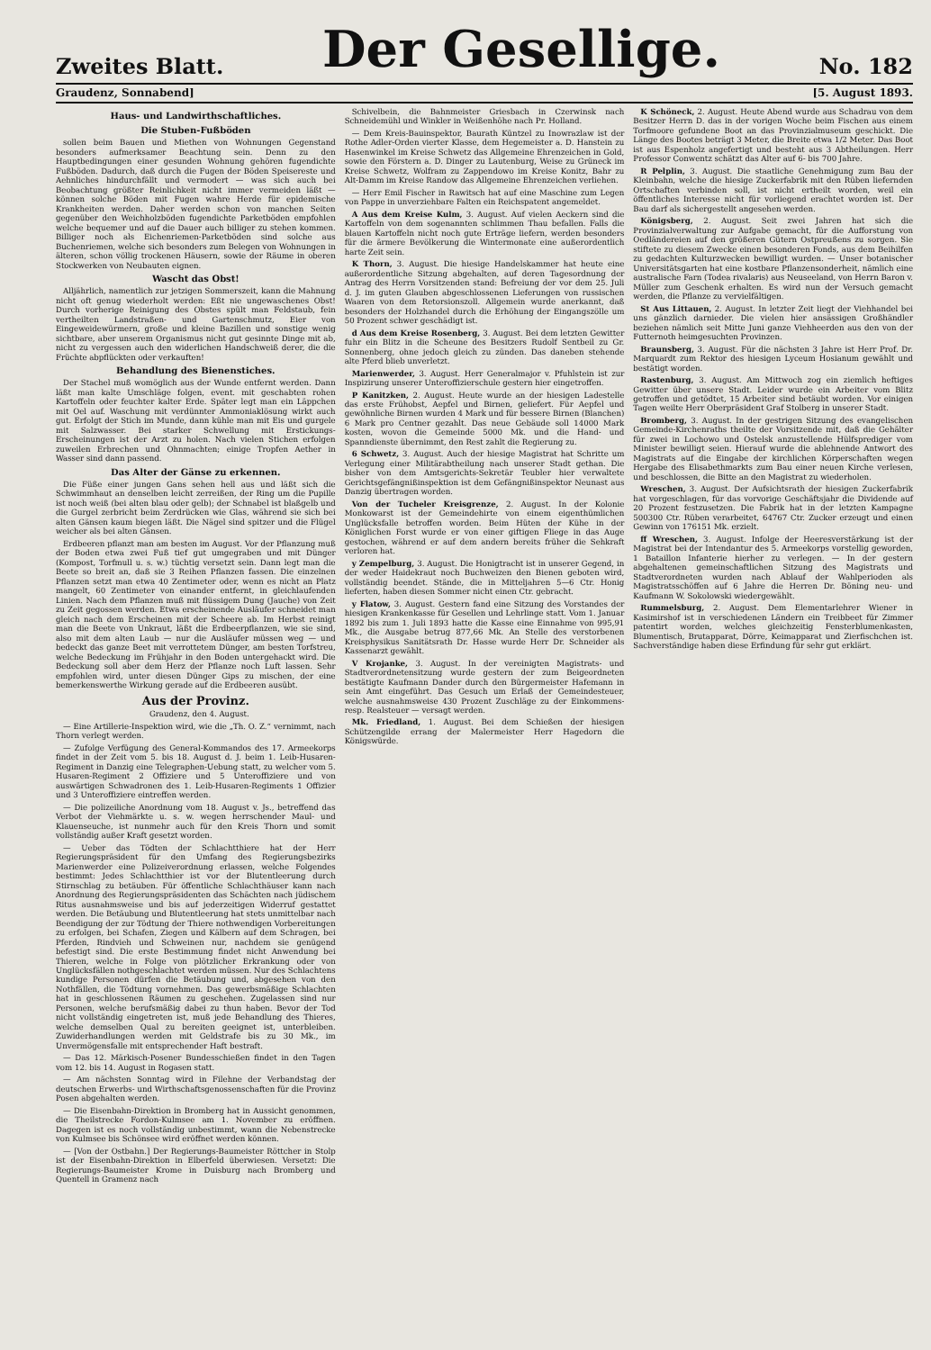Zweites Blatt. Der Gesellige. No. 182
Graudenz, Sonnabend] [5. August 1893.
Haus- und Landwirthschaftliches.
Die Stuben-Fußböden
sollen beim Bauen und Miethen von Wohnungen Gegenstand besonders aufmerksamer Beachtung sein. Denn zu den Hauptbedingungen einer gesunden Wohnung gehören fugendichte Fußböden. Dadurch, daß durch die Fugen der Böden Speisereste und Aehnliches hindurchfällt und vermodert — was sich auch bei Beobachtung größter Reinlichkeit nicht immer vermeiden läßt — können solche Böden mit Fugen wahre Herde für epidemische Krankheiten werden. Daher werden schon von manchen Seiten gegenüber den Weichholzböden fugendichte Parketböden empfohlen welche bequemer und auf die Dauer auch billiger zu stehen kommen. Billiger noch als Eichenriemen-Parketböden sind solche aus Buchenriemen, welche sich besonders zum Belegen von Wohnungen in älteren, schon völlig trockenen Häusern, sowie der Räume in oberen Stockwerken von Neubauten eignen.
Wascht das Obst!
Alljährlich, namentlich zur jetzigen Sommerszeit, kann die Mahnung nicht oft genug wiederholt werden: Eßt nie ungewaschenes Obst! Durch vorherige Reinigung des Obstes spült man Feldstaub, fein vertheilten Landstraßen- und Gartenschmutz, Eier von Eingeweidewürmern, große und kleine Bazillen und sonstige wenig sichtbare, aber unserem Organismus nicht gut gesinnte Dinge mit ab, nicht zu vergessen auch den widerlichen Handschweiß derer, die die Früchte abpflückten oder verkauften!
Behandlung des Bienenstiches.
Der Stachel muß womöglich aus der Wunde entfernt werden. Dann läßt man kalte Umschläge folgen, event. mit geschabten rohen Kartoffeln oder feuchter kalter Erde. Später legt man ein Läppchen mit Oel auf. Waschung mit verdünnter Ammoniaklösung wirkt auch gut. Erfolgt der Stich im Munde, dann kühle man mit Eis und gurgele mit Salzwasser. Bei starker Schwellung mit Erstickungs-Erscheinungen ist der Arzt zu holen. Nach vielen Stichen erfolgen zuweilen Erbrechen und Ohnmachten; einige Tropfen Aether in Wasser sind dann passend.
Das Alter der Gänse zu erkennen.
Die Füße einer jungen Gans sehen hell aus und läßt sich die Schwimmhaut an denselben leicht zerreißen, der Ring um die Pupille ist noch weiß (bei alten blau oder gelb); der Schnabel ist blaßgelb und die Gurgel zerbricht beim Zerdrücken wie Glas, während sie sich bei alten Gänsen kaum biegen läßt. Die Nägel sind spitzer und die Flügel weicher als bei alten Gänsen.
Erdbeeren pflanzt man am besten im August. Vor der Pflanzung muß der Boden etwa zwei Fuß tief gut umgegraben und mit Dünger (Kompost, Torfmull u. s. w.) tüchtig versetzt sein. Dann legt man die Beete so breit an, daß sie 3 Reihen Pflanzen fassen. Die einzelnen Pflanzen setzt man etwa 40 Zentimeter oder, wenn es nicht an Platz mangelt, 60 Zentimeter von einander entfernt, in gleichlaufenden Linien. Nach dem Pflanzen muß mit flüssigem Dung (Jauche) von Zeit zu Zeit gegossen werden. Etwa erscheinende Ausläufer schneidet man gleich nach dem Erscheinen mit der Scheere ab. Im Herbst reinigt man die Beete von Unkraut, läßt die Erdbeerpflanzen, wie sie sind, also mit dem alten Laub — nur die Ausläufer müssen weg — und bedeckt das ganze Beet mit verrottetem Dünger, am besten Torfstreu, welche Bedeckung im Frühjahr in den Boden untergehackt wird. Die Bedeckung soll aber dem Herz der Pflanze noch Luft lassen. Sehr empfohlen wird, unter diesen Dünger Gips zu mischen, der eine bemerkenswerthe Wirkung gerade auf die Erdbeeren ausübt.
Aus der Provinz.
Graudenz, den 4. August.
— Eine Artillerie-Inspektion wird, wie die „Th. O. Z.“ vernimmt, nach Thorn verlegt werden.
— Zufolge Verfügung des General-Kommandos des 17. Armeekorps findet in der Zeit vom 5. bis 18. August d. J. beim 1. Leib-Husaren-Regiment in Danzig eine Telegraphen-Uebung statt, zu welcher vom 5. Husaren-Regiment 2 Offiziere und 5 Unteroffiziere und von auswärtigen Schwadronen des 1. Leib-Husaren-Regiments 1 Offizier und 3 Unteroffiziere eintreffen werden.
— Die polizeiliche Anordnung vom 18. August v. Js., betreffend das Verbot der Viehmärkte u. s. w. wegen herrschender Maul- und Klauenseuche, ist nunmehr auch für den Kreis Thorn und somit vollständig außer Kraft gesetzt worden.
— Ueber das Tödten der Schlachtthiere hat der Herr Regierungspräsident für den Umfang des Regierungsbezirks Marienwerder eine Polizeiverordnung erlassen, welche Folgendes bestimmt: Jedes Schlachtthier ist vor der Blutentleerung durch Stirnschlag zu betäuben. Für öffentliche Schlachthäuser kann nach Anordnung des Regierungspräsidenten das Schächten nach jüdischem Ritus ausnahmsweise und bis auf jederzeitigen Widerruf gestattet werden. Die Betäubung und Blutentleerung hat stets unmittelbar nach Beendigung der zur Tödtung der Thiere nothwendigen Vorbereitungen zu erfolgen, bei Schafen, Ziegen und Kälbern auf dem Schragen, bei Pferden, Rindvieh und Schweinen nur, nachdem sie genügend befestigt sind. Die erste Bestimmung findet nicht Anwendung bei Thieren, welche in Folge von plötzlicher Erkrankung oder von Unglücksfällen nothgeschlachtet werden müssen. Nur des Schlachtens kundige Personen dürfen die Betäubung und, abgesehen von den Nothfällen, die Tödtung vornehmen. Das gewerbsmäßige Schlachten hat in geschlossenen Räumen zu geschehen. Zugelassen sind nur Personen, welche berufsmäßig dabei zu thun haben. Bevor der Tod nicht vollständig eingetreten ist, muß jede Behandlung des Thieres, welche demselben Qual zu bereiten geeignet ist, unterbleiben. Zuwiderhandlungen werden mit Geldstrafe bis zu 30 Mk., im Unvermögensfalle mit entsprechender Haft bestraft.
— Das 12. Märkisch-Posener Bundesschießen findet in den Tagen vom 12. bis 14. August in Rogasen statt.
— Am nächsten Sonntag wird in Filehne der Verbandstag der deutschen Erwerbs- und Wirthschaftsgenossenschaften für die Provinz Posen abgehalten werden.
— Die Eisenbahn-Direktion in Bromberg hat in Aussicht genommen, die Theilstrecke Fordon-Kulmsee am 1. November zu eröffnen. Dagegen ist es noch vollständig unbestimmt, wann die Nebenstrecke von Kulmsee bis Schönsee wird eröffnet werden können.
— [Von der Ostbahn.] Der Regierungs-Baumeister Röttcher in Stolp ist der Eisenbahn-Direktion in Elberfeld überwiesen. Versetzt: Die Regierungs-Baumeister Krome in Duisburg nach Bromberg und Quentell in Gramenz nach
Schivelbein, die Bahnmeister Griesbach in Czerwinsk nach Schneidemühl und Winkler in Weißenhöhe nach Pr. Holland.
— Dem Kreis-Bauinspektor, Baurath Küntzel zu Inowrazlaw ist der Rothe Adler-Orden vierter Klasse, dem Hegemeister a. D. Hanstein zu Hasenwinkel im Kreise Schwetz das Allgemeine Ehrenzeichen in Gold, sowie den Förstern a. D. Dinger zu Lautenburg, Weise zu Grüneck im Kreise Schwetz, Wolfram zu Zappendowo im Kreise Konitz, Bahr zu Alt-Damm im Kreise Randow das Allgemeine Ehrenzeichen verliehen.
— Herr Emil Fischer in Rawitsch hat auf eine Maschine zum Legen von Pappe in unverziehbare Falten ein Reichspatent angemeldet.
A Aus dem Kreise Kulm, 3. August. Auf vielen Aeckern sind die Kartoffeln von dem sogenannten schlimmen Thau befallen. Falls die blauen Kartoffeln nicht noch gute Erträge liefern, werden besonders für die ärmere Bevölkerung die Wintermonate eine außerordentlich harte Zeit sein.
K Thorn, 3. August. Die hiesige Handelskammer hat heute eine außerordentliche Sitzung abgehalten, auf deren Tagesordnung der Antrag des Herrn Vorsitzenden stand: Befreiung der vor dem 25. Juli d. J. im guten Glauben abgeschlossenen Lieferungen von russischen Waaren von dem Retorsionszoll. Allgemein wurde anerkannt, daß besonders der Holzhandel durch die Erhöhung der Eingangszölle um 50 Prozent schwer geschädigt ist.
d Aus dem Kreise Rosenberg, 3. August. Bei dem letzten Gewitter fuhr ein Blitz in die Scheune des Besitzers Rudolf Sentbeil zu Gr. Sonnenberg, ohne jedoch gleich zu zünden. Das daneben stehende alte Pferd blieb unverletzt.
Marienwerder, 3. August. Herr Generalmajor v. Pfuhlstein ist zur Inspizirung unserer Unteroffizierschule gestern hier eingetroffen.
P Kanitzken, 2. August. Heute wurde an der hiesigen Ladestelle das erste Frühobst, Aepfel und Birnen, geliefert. Für Aepfel und gewöhnliche Birnen wurden 4 Mark und für bessere Birnen (Blanchen) 6 Mark pro Centner gezahlt. Das neue Gebäude soll 14000 Mark kosten, wovon die Gemeinde 5000 Mk. und die Hand- und Spanndienste übernimmt, den Rest zahlt die Regierung zu.
6 Schwetz, 3. August. Auch der hiesige Magistrat hat Schritte um Verlegung einer Militärabtheilung nach unserer Stadt gethan. Die bisher von dem Amtsgerichts-Sekretär Teubler hier verwaltete Gerichtsgefängnißinspektion ist dem Gefängnißinspektor Neunast aus Danzig übertragen worden.
Von der Tucheler Kreisgrenze, 2. August. In der Kolonie Monkowarst ist der Gemeindehirte von einem eigenthümlichen Unglücksfalle betroffen worden. Beim Hüten der Kühe in der Königlichen Forst wurde er von einer giftigen Fliege in das Auge gestochen, während er auf dem andern bereits früher die Sehkraft verloren hat.
y Zempelburg, 3. August. Die Honigtracht ist in unserer Gegend, in der weder Haidekraut noch Buchweizen den Bienen geboten wird, vollständig beendet. Stände, die in Mitteljahren 5—6 Ctr. Honig lieferten, haben diesen Sommer nicht einen Ctr. gebracht.
y Flatow, 3. August. Gestern fand eine Sitzung des Vorstandes der hiesigen Krankenkasse für Gesellen und Lehrlinge statt. Vom 1. Januar 1892 bis zum 1. Juli 1893 hatte die Kasse eine Einnahme von 995,91 Mk., die Ausgabe betrug 877,66 Mk. An Stelle des verstorbenen Kreisphysikus Sanitätsrath Dr. Hasse wurde Herr Dr. Schneider als Kassenarzt gewählt.
V Krojanke, 3. August. In der vereinigten Magistrats- und Stadtverordnetensitzung wurde gestern der zum Beigeordneten bestätigte Kaufmann Dander durch den Bürgermeister Hafemann in sein Amt eingeführt. Das Gesuch um Erlaß der Gemeindesteuer, welche ausnahmsweise 430 Prozent Zuschläge zu der Einkommens- resp. Realsteuer — versagt werden.
Mk. Friedland, 1. August. Bei dem Schießen der hiesigen Schützengilde errang der Malermeister Herr Hagedorn die Königswürde.
K Schöneck, 2. August. Heute Abend wurde aus Schadrau von dem Besitzer Herrn D. das in der vorigen Woche beim Fischen aus einem Torfmoore gefundene Boot an das Provinzialmuseum geschickt. Die Länge des Bootes beträgt 3 Meter, die Breite etwa 1/2 Meter. Das Boot ist aus Espenholz angefertigt und besteht aus 3 Abtheilungen. Herr Professor Conwentz schätzt das Alter auf 6- bis 700 Jahre.
R Pelplin, 3. August. Die staatliche Genehmigung zum Bau der Kleinbahn, welche die hiesige Zuckerfabrik mit den Rüben liefernden Ortschaften verbinden soll, ist nicht ertheilt worden, weil ein öffentliches Interesse nicht für vorliegend erachtet worden ist. Der Bau darf als sichergestellt angesehen werden.
Königsberg, 2. August. Seit zwei Jahren hat sich die Provinzialverwaltung zur Aufgabe gemacht, für die Aufforstung von Oedländereien auf den größeren Gütern Ostpreußens zu sorgen. Sie stiftete zu diesem Zwecke einen besonderen Fonds, aus dem Beihilfen zu gedachten Kulturzwecken bewilligt wurden. — Unser botanischer Universitätsgarten hat eine kostbare Pflanzensonderheit, nämlich eine australische Farn (Todea rivalaris) aus Neuseeland, von Herrn Baron v. Müller zum Geschenk erhalten. Es wird nun der Versuch gemacht werden, die Pflanze zu vervielfältigen.
St Aus Littauen, 2. August. In letzter Zeit liegt der Viehhandel bei uns gänzlich darnieder. Die vielen hier ansässigen Großhändler beziehen nämlich seit Mitte Juni ganze Viehheerden aus den von der Futternoth heimgesuchten Provinzen.
Braunsberg, 3. August. Für die nächsten 3 Jahre ist Herr Prof. Dr. Marquardt zum Rektor des hiesigen Lyceum Hosianum gewählt und bestätigt worden.
Rastenburg, 3. August. Am Mittwoch zog ein ziemlich heftiges Gewitter über unsere Stadt. Leider wurde ein Arbeiter vom Blitz getroffen und getödtet, 15 Arbeiter sind betäubt worden. Vor einigen Tagen weilte Herr Oberpräsident Graf Stolberg in unserer Stadt.
Bromberg, 3. August. In der gestrigen Sitzung des evangelischen Gemeinde-Kirchenraths theilte der Vorsitzende mit, daß die Gehälter für zwei in Lochowo und Ostelsk anzustellende Hülfsprediger vom Minister bewilligt seien. Hierauf wurde die ablehnende Antwort des Magistrats auf die Eingabe der kirchlichen Körperschaften wegen Hergabe des Elisabethmarkts zum Bau einer neuen Kirche verlesen, und beschlossen, die Bitte an den Magistrat zu wiederholen.
Wreschen, 3. August. Der Aufsichtsrath der hiesigen Zuckerfabrik hat vorgeschlagen, für das vorvorige Geschäftsjahr die Dividende auf 20 Prozent festzusetzen. Die Fabrik hat in der letzten Kampagne 500300 Ctr. Rüben verarbeitet, 64767 Ctr. Zucker erzeugt und einen Gewinn von 176151 Mk. erzielt.
ff Wreschen, 3. August. Infolge der Heeresverstärkung ist der Magistrat bei der Intendantur des 5. Armeekorps vorstellig geworden, 1 Bataillon Infanterie hierher zu verlegen. — In der gestern abgehaltenen gemeinschaftlichen Sitzung des Magistrats und Stadtverordneten wurden nach Ablauf der Wahlperioden als Magistratsschöffen auf 6 Jahre die Herren Dr. Böning neu- und Kaufmann W. Sokolowski wiedergewählt.
Rummelsburg, 2. August. Dem Elementarlehrer Wiener in Kasimirshof ist in verschiedenen Ländern ein Treibbeet für Zimmer patentirt worden, welches gleichzeitig Fensterblumenkasten, Blumentisch, Brutapparat, Dörre, Keimapparat und Zierfischchen ist. Sachverständige haben diese Erfindung für sehr gut erklärt.